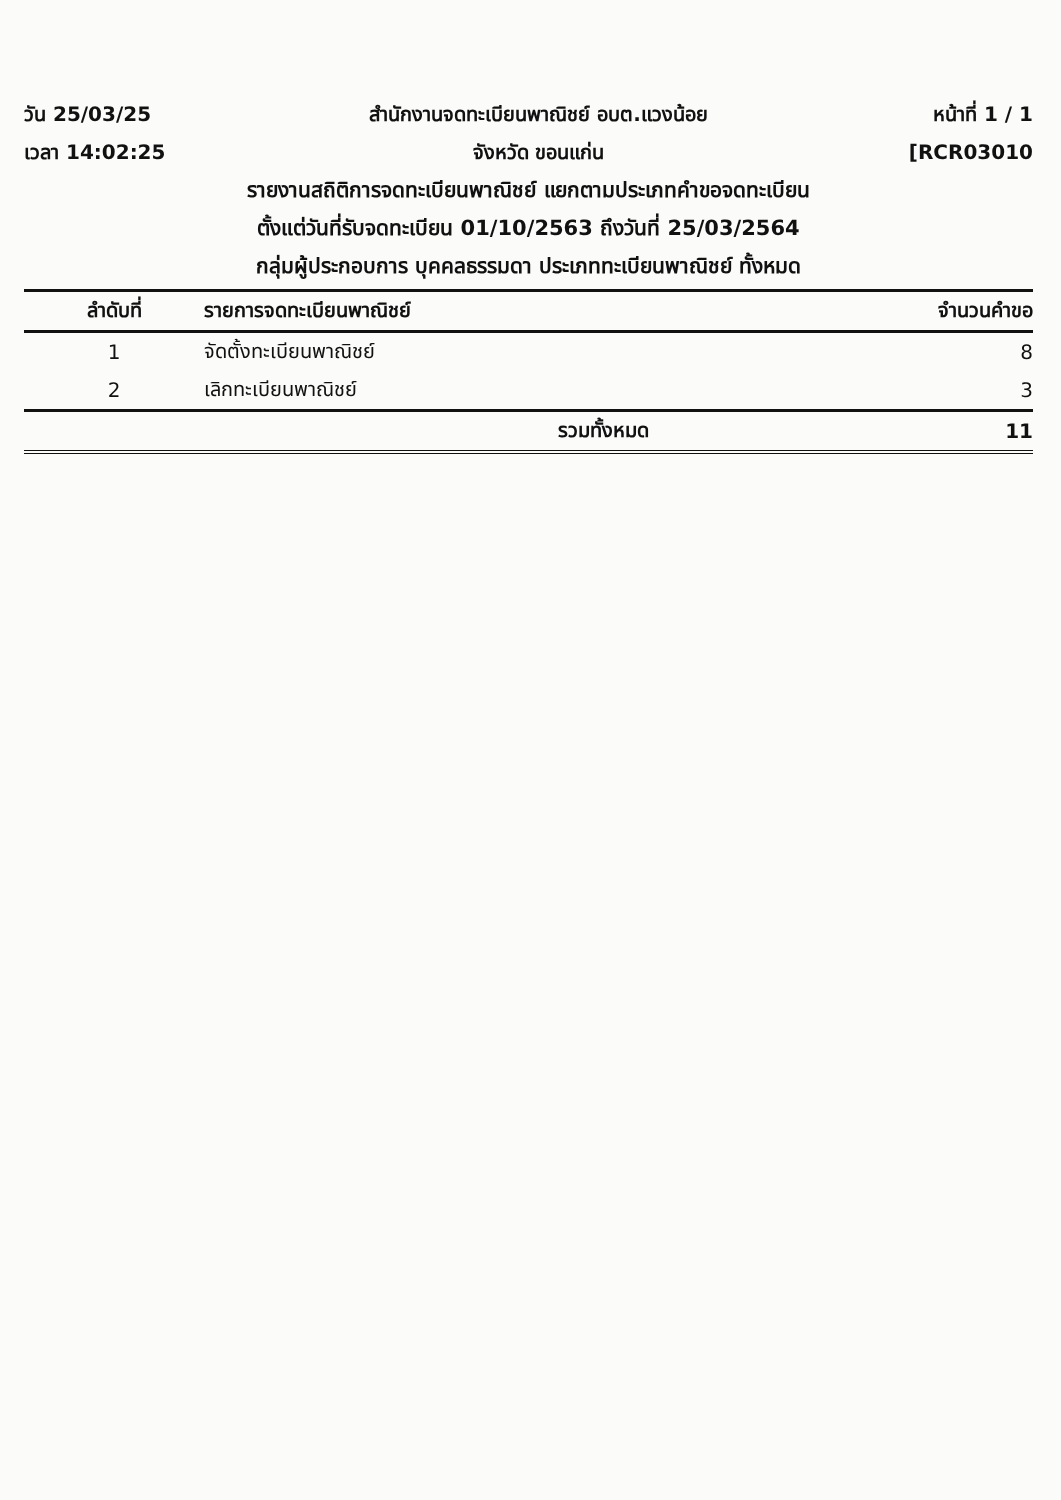วัน 25/03/25 สำนักงานจดทะเบียนพาณิชย์ อบต.แวงน้อย
หน้าที่ 1 / 1
เวลา 14:02:25 จังหวัด ขอนแก่น [RCR03010
รายงานสถิติการจดทะเบียนพาณิชย์ แยกตามประเภทคำขอจดทะเบียน
ตั้งแต่วันที่รับจดทะเบียน 01/10/2563 ถึงวันที่ 25/03/2564
กลุ่มผู้ประกอบการ บุคคลธรรมดา ประเภททะเบียนพาณิชย์ ทั้งหมด
| ลำดับที่ | รายการจดทะเบียนพาณิชย์ | จำนวนคำขอ |
| --- | --- | --- |
| 1 | จัดตั้งทะเบียนพาณิชย์ | 8 |
| 2 | เลิกทะเบียนพาณิชย์ | 3 |
| | รวมทั้งหมด | 11 |